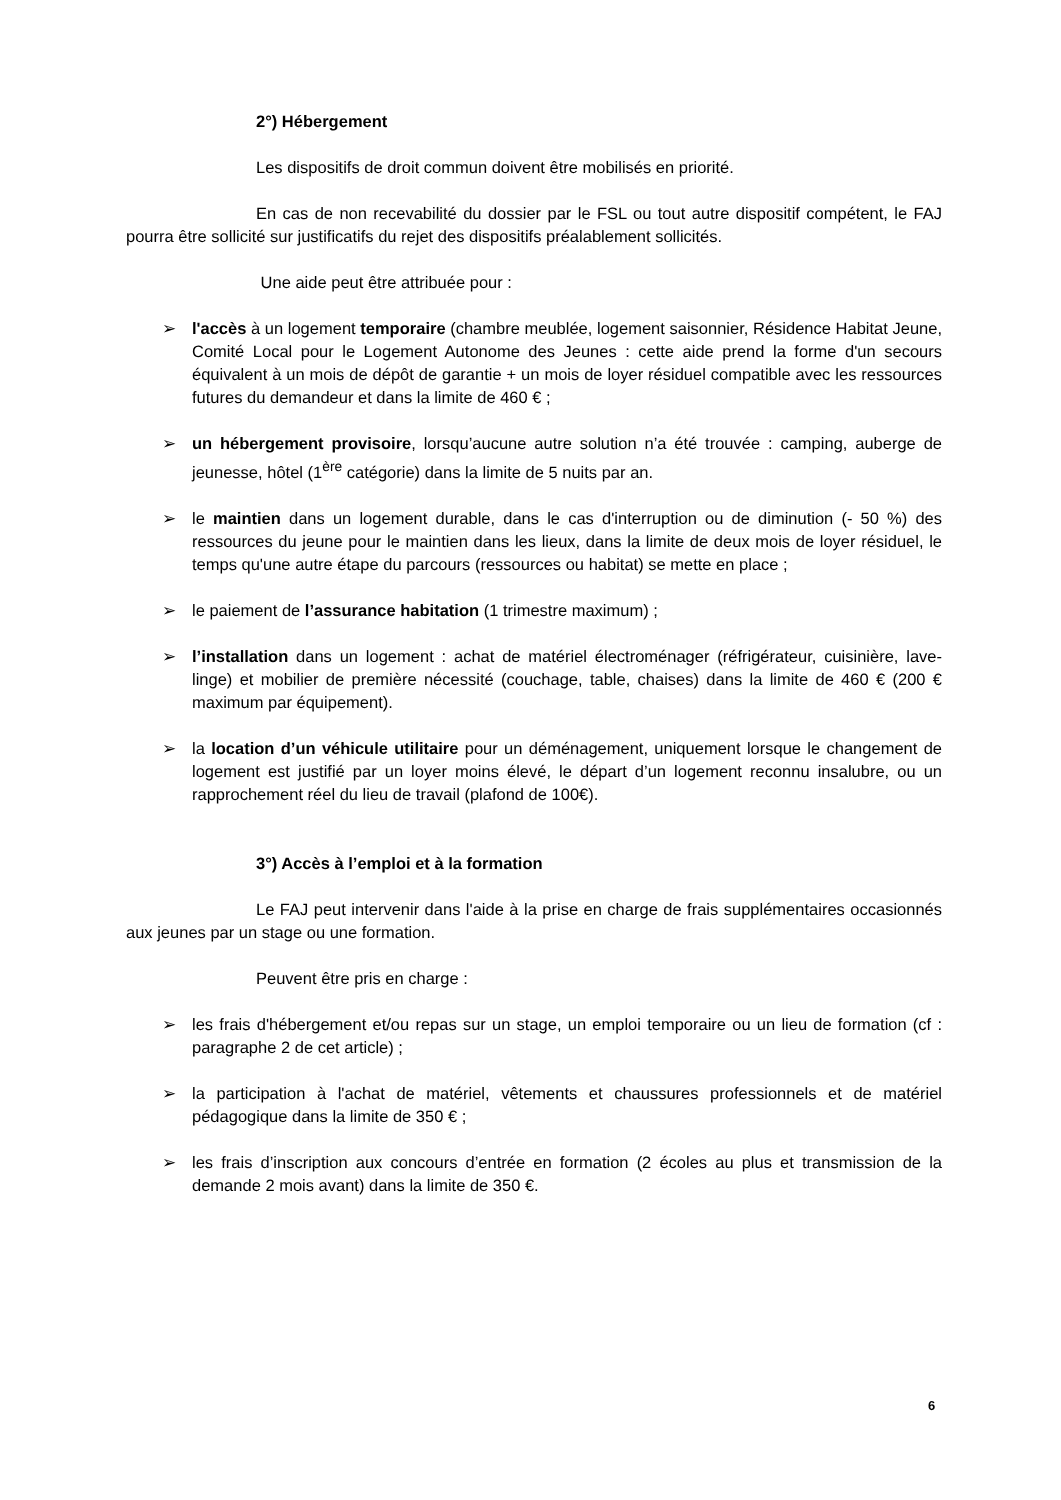2°) Hébergement
Les dispositifs de droit commun doivent être mobilisés en priorité.
En cas de non recevabilité du dossier par le FSL ou tout autre dispositif compétent, le FAJ pourra être sollicité sur justificatifs du rejet des dispositifs préalablement sollicités.
Une aide peut être attribuée pour :
➢ l'accès à un logement temporaire (chambre meublée, logement saisonnier, Résidence Habitat Jeune, Comité Local pour le Logement Autonome des Jeunes : cette aide prend la forme d'un secours équivalent à un mois de dépôt de garantie + un mois de loyer résiduel compatible avec les ressources futures du demandeur et dans la limite de 460 € ;
➢ un hébergement provisoire, lorsqu’aucune autre solution n’a été trouvée : camping, auberge de jeunesse, hôtel (1<sup>ère</sup> catégorie) dans la limite de 5 nuits par an.
➢ le maintien dans un logement durable, dans le cas d'interruption ou de diminution (- 50 %) des ressources du jeune pour le maintien dans les lieux, dans la limite de deux mois de loyer résiduel, le temps qu'une autre étape du parcours (ressources ou habitat) se mette en place ;
➢ le paiement de l’assurance habitation (1 trimestre maximum) ;
➢ l’installation dans un logement : achat de matériel électroménager (réfrigérateur, cuisinière, lave-linge) et mobilier de première nécessité (couchage, table, chaises) dans la limite de 460 € (200 € maximum par équipement).
➢ la location d’un véhicule utilitaire pour un déménagement, uniquement lorsque le changement de logement est justifié par un loyer moins élevé, le départ d’un logement reconnu insalubre, ou un rapprochement réel du lieu de travail (plafond de 100€).
3°) Accès à l’emploi et à la formation
Le FAJ peut intervenir dans l'aide à la prise en charge de frais supplémentaires occasionnés aux jeunes par un stage ou une formation.
Peuvent être pris en charge :
➢ les frais d'hébergement et/ou repas sur un stage, un emploi temporaire ou un lieu de formation (cf : paragraphe 2 de cet article) ;
➢ la participation à l'achat de matériel, vêtements et chaussures professionnels et de matériel pédagogique dans la limite de 350 € ;
➢ les frais d’inscription aux concours d’entrée en formation (2 écoles au plus et transmission de la demande 2 mois avant) dans la limite de 350 €.
6